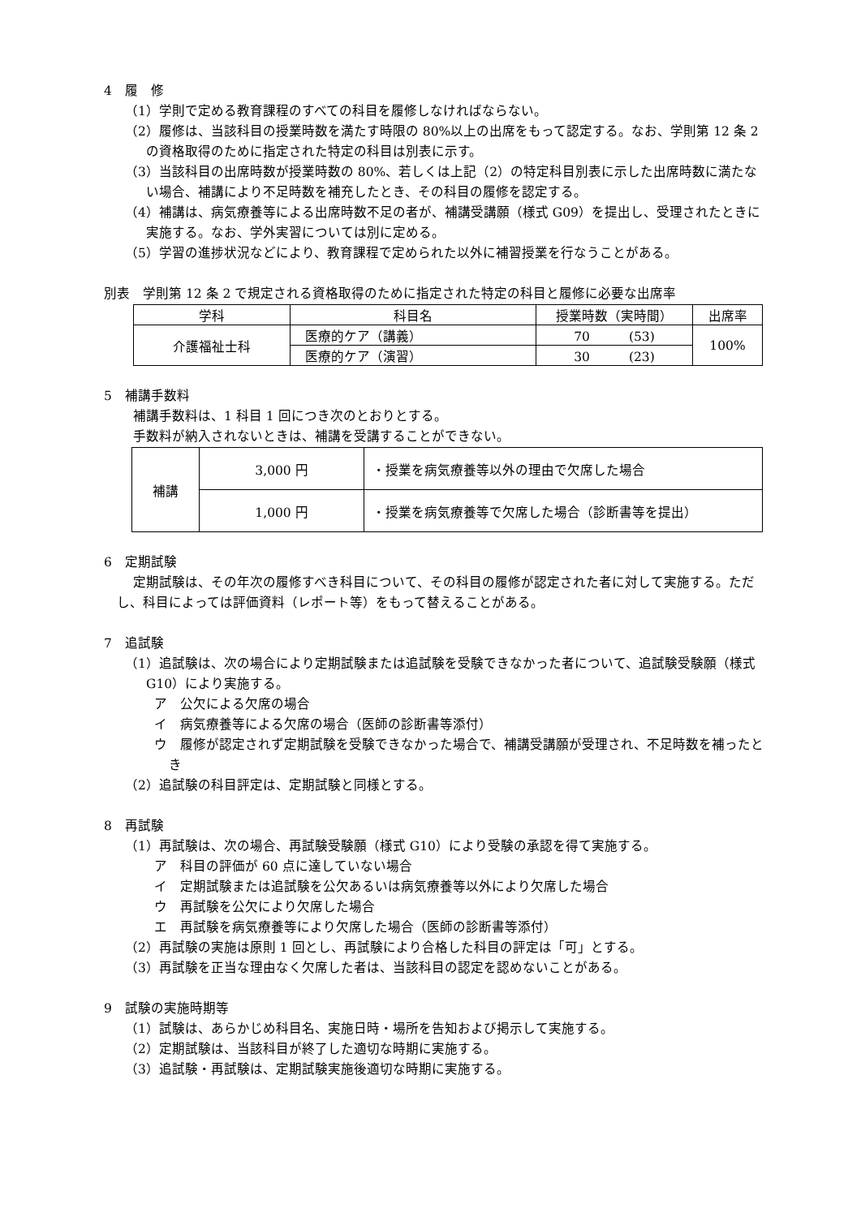4　履　修
（1）学則で定める教育課程のすべての科目を履修しなければならない。
（2）履修は、当該科目の授業時数を満たす時限の 80%以上の出席をもって認定する。なお、学則第 12 条 2 の資格取得のために指定された特定の科目は別表に示す。
（3）当該科目の出席時数が授業時数の 80%、若しくは上記（2）の特定科目別表に示した出席時数に満たない場合、補講により不足時数を補充したとき、その科目の履修を認定する。
（4）補講は、病気療養等による出席時数不足の者が、補講受講願（様式 G09）を提出し、受理されたときに実施する。なお、学外実習については別に定める。
（5）学習の進捗状況などにより、教育課程で定められた以外に補習授業を行なうことがある。
別表　学則第 12 条 2 で規定される資格取得のために指定された特定の科目と履修に必要な出席率
| 学科 | 科目名 | 授業時数（実時間） | 出席率 |
| 介護福祉士科 | 医療的ケア（講義） | 70 (53) | 100% |
| | 医療的ケア（演習） | 30 (23) | |
5　補講手数料
補講手数料は、1 科目 1 回につき次のとおりとする。
手数料が納入されないときは、補講を受講することができない。
| 補講 | 3,000 円 | ・授業を病気療養等以外の理由で欠席した場合 |
| | 1,000 円 | ・授業を病気療養等で欠席した場合（診断書等を提出） |
6　定期試験
定期試験は、その年次の履修すべき科目について、その科目の履修が認定された者に対して実施する。ただし、科目によっては評価資料（レポート等）をもって替えることがある。
7　追試験
（1）追試験は、次の場合により定期試験または追試験を受験できなかった者について、追試験受験願（様式 G10）により実施する。
ア　公欠による欠席の場合
イ　病気療養等による欠席の場合（医師の診断書等添付）
ウ　履修が認定されず定期試験を受験できなかった場合で、補講受講願が受理され、不足時数を補ったとき
（2）追試験の科目評定は、定期試験と同様とする。
8　再試験
（1）再試験は、次の場合、再試験受験願（様式 G10）により受験の承認を得て実施する。
ア　科目の評価が 60 点に達していない場合
イ　定期試験または追試験を公欠あるいは病気療養等以外により欠席した場合
ウ　再試験を公欠により欠席した場合
エ　再試験を病気療養等により欠席した場合（医師の診断書等添付）
（2）再試験の実施は原則 1 回とし、再試験により合格した科目の評定は「可」とする。
（3）再試験を正当な理由なく欠席した者は、当該科目の認定を認めないことがある。
9　試験の実施時期等
（1）試験は、あらかじめ科目名、実施日時・場所を告知および掲示して実施する。
（2）定期試験は、当該科目が終了した適切な時期に実施する。
（3）追試験・再試験は、定期試験実施後適切な時期に実施する。